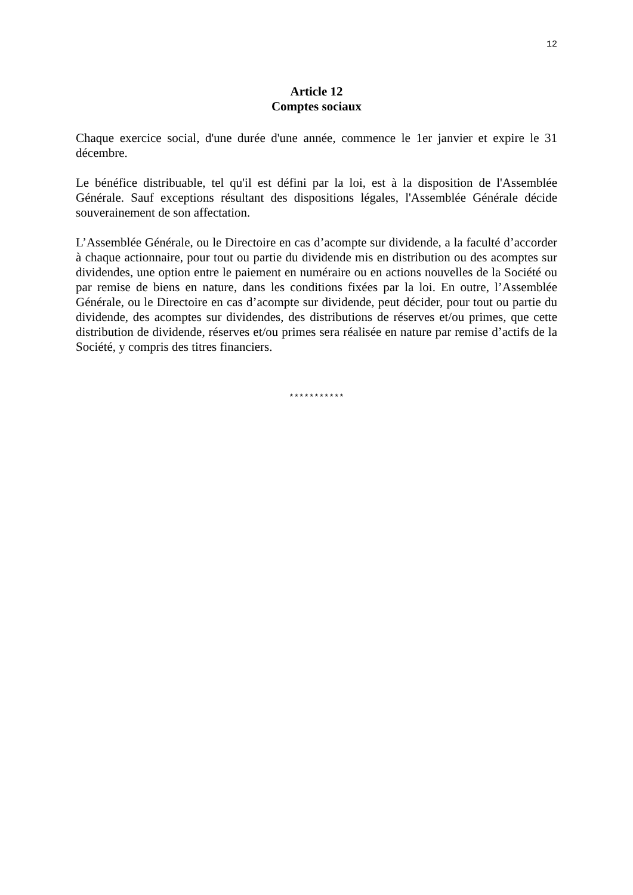12
Article 12
Comptes sociaux
Chaque exercice social, d'une durée d'une année, commence le 1er janvier et expire le 31 décembre.
Le bénéfice distribuable, tel qu'il est défini par la loi, est à la disposition de l'Assemblée Générale. Sauf exceptions résultant des dispositions légales, l'Assemblée Générale décide souverainement de son affectation.
L’Assemblée Générale, ou le Directoire en cas d’acompte sur dividende, a la faculté d’accorder à chaque actionnaire, pour tout ou partie du dividende mis en distribution ou des acomptes sur dividendes, une option entre le paiement en numéraire ou en actions nouvelles de la Société ou par remise de biens en nature, dans les conditions fixées par la loi. En outre, l’Assemblée Générale, ou le Directoire en cas d’acompte sur dividende, peut décider, pour tout ou partie du dividende, des acomptes sur dividendes, des distributions de réserves et/ou primes, que cette distribution de dividende, réserves et/ou primes sera réalisée en nature par remise d’actifs de la Société, y compris des titres financiers.
***********